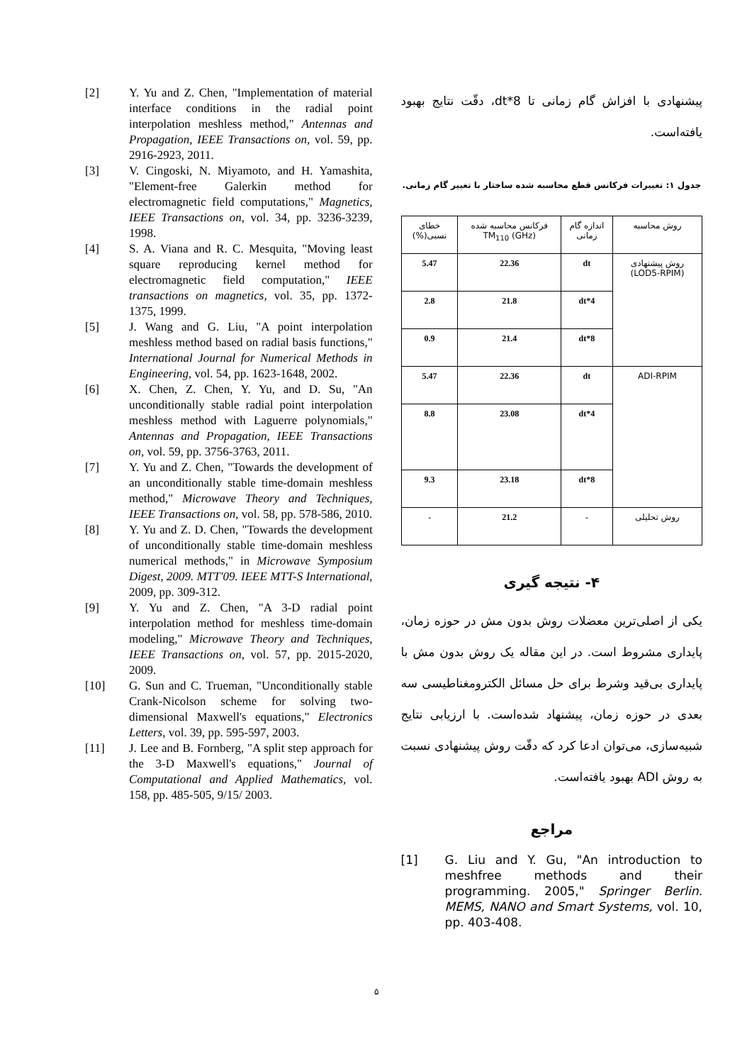پیشنهادی با افزاش گام زمانی تا 8*dt، دقّت نتایج بهبود یافته‌است.
جدول ۱: تغییرات فرکانس قطع محاسبه شده ساختار با تغییر گام زمانی.
| روش محاسبه | اندازه گام زمانی | فرکانس محاسبه شده (GHz) TM<sub>110</sub> | خطای نسبی(%) |
| روش پیشنهادی (LOD5-RPIM) | dt | 22.36 | 5.47 |
| | 4*dt | 21.8 | 2.8 |
| | 8*dt | 21.4 | 0.9 |
| ADI-RPIM | dt | 22.36 | 5.47 |
| | 4*dt | 23.08 | 8.8 |
| | 8*dt | 23.18 | 9.3 |
| روش تحلیلی | - | 21.2 | - |
۴- نتیجه گیری
یکی از اصلی‌ترین معضلات روش بدون مش در حوزه زمان، پایداری مشروط است. در این مقاله یک روش بدون مش با پایداری بی‌قید وشرط برای حل مسائل الکترومغناطیسی سه بعدی در حوزه زمان، پیشنهاد شده‌است. با ارزیابی نتایج شبیه‌سازی، می‌توان ادعا کرد که دقّت روش پیشنهادی نسبت به روش ADI بهبود یافته‌است.
مراجع
[1] G. Liu and Y. Gu, "An introduction to meshfree methods and their programming. 2005," Springer Berlin. MEMS, NANO and Smart Systems, vol. 10, pp. 403-408.
[2] Y. Yu and Z. Chen, "Implementation of material interface conditions in the radial point interpolation meshless method," Antennas and Propagation, IEEE Transactions on, vol. 59, pp. 2916-2923, 2011.
[3] V. Cingoski, N. Miyamoto, and H. Yamashita, "Element-free Galerkin method for electromagnetic field computations," Magnetics, IEEE Transactions on, vol. 34, pp. 3236-3239, 1998.
[4] S. A. Viana and R. C. Mesquita, "Moving least square reproducing kernel method for electromagnetic field computation," IEEE transactions on magnetics, vol. 35, pp. 1372-1375, 1999.
[5] J. Wang and G. Liu, "A point interpolation meshless method based on radial basis functions," International Journal for Numerical Methods in Engineering, vol. 54, pp. 1623-1648, 2002.
[6] X. Chen, Z. Chen, Y. Yu, and D. Su, "An unconditionally stable radial point interpolation meshless method with Laguerre polynomials," Antennas and Propagation, IEEE Transactions on, vol. 59, pp. 3756-3763, 2011.
[7] Y. Yu and Z. Chen, "Towards the development of an unconditionally stable time-domain meshless method," Microwave Theory and Techniques, IEEE Transactions on, vol. 58, pp. 578-586, 2010.
[8] Y. Yu and Z. D. Chen, "Towards the development of unconditionally stable time-domain meshless numerical methods," in Microwave Symposium Digest, 2009. MTT'09. IEEE MTT-S International, 2009, pp. 309-312.
[9] Y. Yu and Z. Chen, "A 3-D radial point interpolation method for meshless time-domain modeling," Microwave Theory and Techniques, IEEE Transactions on, vol. 57, pp. 2015-2020, 2009.
[10] G. Sun and C. Trueman, "Unconditionally stable Crank-Nicolson scheme for solving two-dimensional Maxwell's equations," Electronics Letters, vol. 39, pp. 595-597, 2003.
[11] J. Lee and B. Fornberg, "A split step approach for the 3-D Maxwell's equations," Journal of Computational and Applied Mathematics, vol. 158, pp. 485-505, 9/15/ 2003.
۵